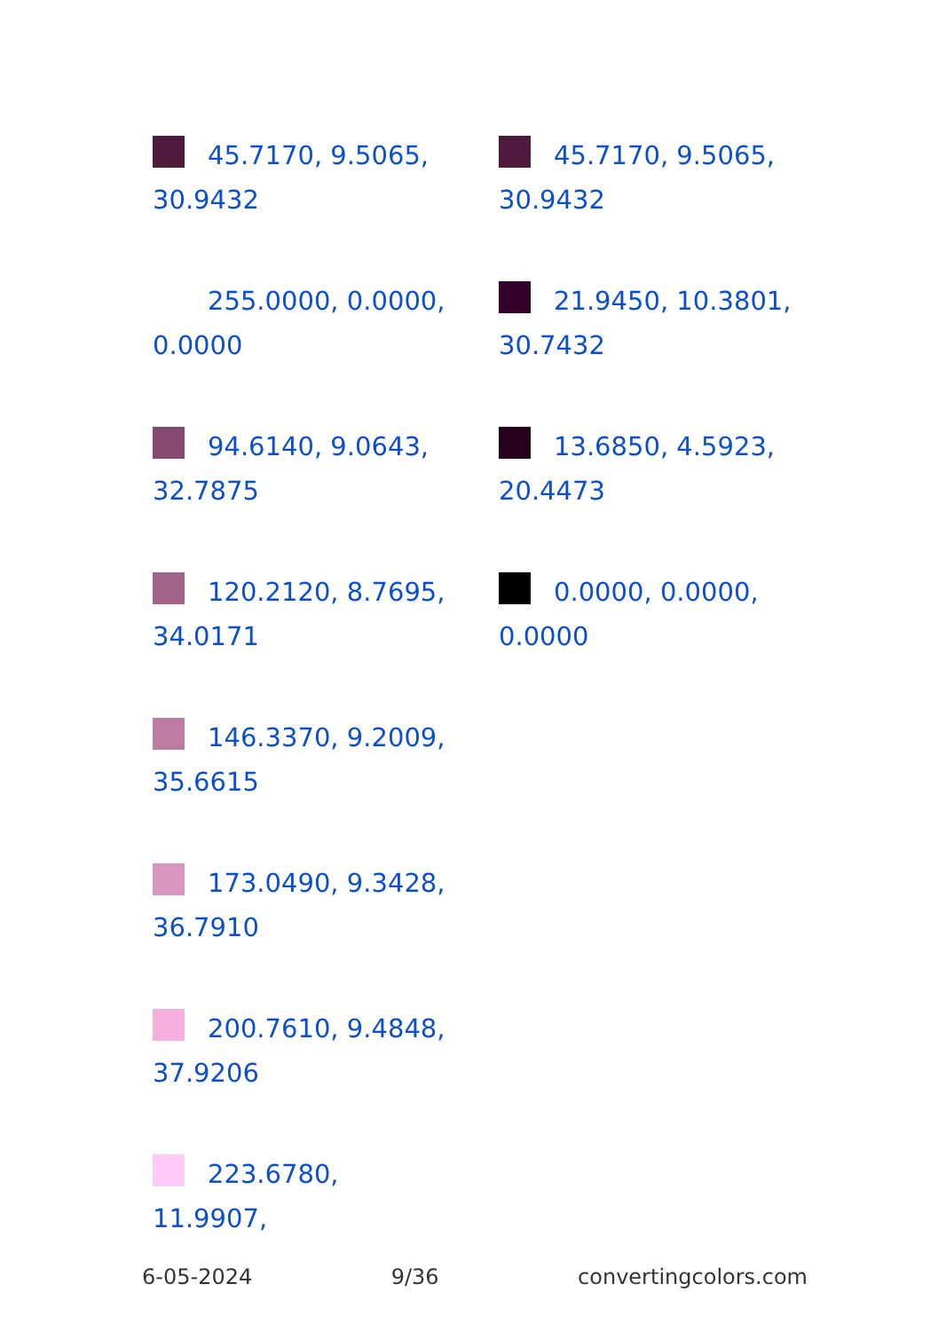45.7170, 9.5065, 30.9432
255.0000, 0.0000, 0.0000
94.6140, 9.0643, 32.7875
120.2120, 8.7695, 34.0171
146.3370, 9.2009, 35.6615
173.0490, 9.3428, 36.7910
200.7610, 9.4848, 37.9206
223.6780, 11.9907,
45.7170, 9.5065, 30.9432
21.9450, 10.3801, 30.7432
13.6850, 4.5923, 20.4473
0.0000, 0.0000, 0.0000
6-05-2024 9/36 convertingcolors.com